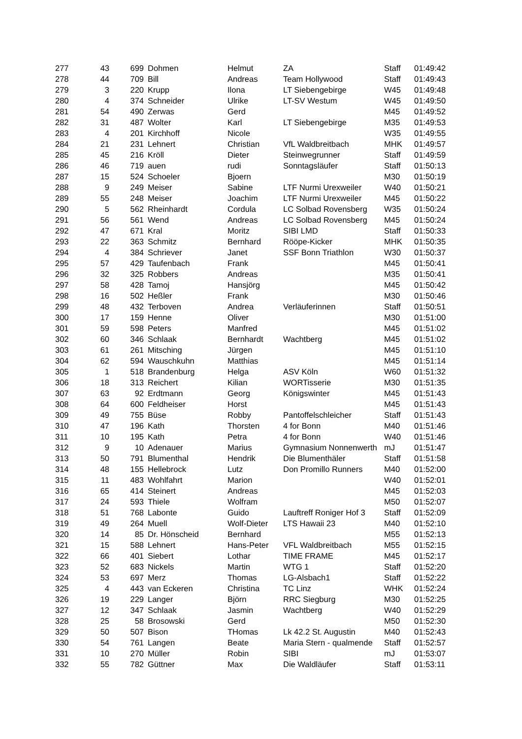| 277 | 43 | 699 | Dohmen | Helmut | ZA | Staff | 01:49:42 |
| 278 | 44 | 709 | Bill | Andreas | Team Hollywood | Staff | 01:49:43 |
| 279 | 3 | 220 | Krupp | Ilona | LT Siebengebirge | W45 | 01:49:48 |
| 280 | 4 | 374 | Schneider | Ulrike | LT-SV Westum | W45 | 01:49:50 |
| 281 | 54 | 490 | Zerwas | Gerd | | M45 | 01:49:52 |
| 282 | 31 | 487 | Wolter | Karl | LT Siebengebirge | M35 | 01:49:53 |
| 283 | 4 | 201 | Kirchhoff | Nicole | | W35 | 01:49:55 |
| 284 | 21 | 231 | Lehnert | Christian | VfL Waldbreitbach | MHK | 01:49:57 |
| 285 | 45 | 216 | Kröll | Dieter | Steinwegrunner | Staff | 01:49:59 |
| 286 | 46 | 719 | auen | rudi | Sonntagsläufer | Staff | 01:50:13 |
| 287 | 15 | 524 | Schoeler | Bjoern | | M30 | 01:50:19 |
| 288 | 9 | 249 | Meiser | Sabine | LTF Nurmi Urexweiler | W40 | 01:50:21 |
| 289 | 55 | 248 | Meiser | Joachim | LTF Nurmi Urexweiler | M45 | 01:50:22 |
| 290 | 5 | 562 | Rheinhardt | Cordula | LC Solbad Rovensberg | W35 | 01:50:24 |
| 291 | 56 | 561 | Wend | Andreas | LC Solbad Rovensberg | M45 | 01:50:24 |
| 292 | 47 | 671 | Kral | Moritz | SIBI LMD | Staff | 01:50:33 |
| 293 | 22 | 363 | Schmitz | Bernhard | Rööpe-Kicker | MHK | 01:50:35 |
| 294 | 4 | 384 | Schriever | Janet | SSF Bonn Triathlon | W30 | 01:50:37 |
| 295 | 57 | 429 | Taufenbach | Frank | | M45 | 01:50:41 |
| 296 | 32 | 325 | Robbers | Andreas | | M35 | 01:50:41 |
| 297 | 58 | 428 | Tamoj | Hansjörg | | M45 | 01:50:42 |
| 298 | 16 | 502 | Heßler | Frank | | M30 | 01:50:46 |
| 299 | 48 | 432 | Terboven | Andrea | Verläuferinnen | Staff | 01:50:51 |
| 300 | 17 | 159 | Henne | Oliver | | M30 | 01:51:00 |
| 301 | 59 | 598 | Peters | Manfred | | M45 | 01:51:02 |
| 302 | 60 | 346 | Schlaak | Bernhardt | Wachtberg | M45 | 01:51:02 |
| 303 | 61 | 261 | Mitsching | Jürgen | | M45 | 01:51:10 |
| 304 | 62 | 594 | Wauschkuhn | Matthias | | M45 | 01:51:14 |
| 305 | 1 | 518 | Brandenburg | Helga | ASV Köln | W60 | 01:51:32 |
| 306 | 18 | 313 | Reichert | Kilian | WORTisserie | M30 | 01:51:35 |
| 307 | 63 | 92 | Erdtmann | Georg | Königswinter | M45 | 01:51:43 |
| 308 | 64 | 600 | Feldheiser | Horst | | M45 | 01:51:43 |
| 309 | 49 | 755 | Büse | Robby | Pantoffelschleicher | Staff | 01:51:43 |
| 310 | 47 | 196 | Kath | Thorsten | 4 for Bonn | M40 | 01:51:46 |
| 311 | 10 | 195 | Kath | Petra | 4 for Bonn | W40 | 01:51:46 |
| 312 | 9 | 10 | Adenauer | Marius | Gymnasium Nonnenwerth | mJ | 01:51:47 |
| 313 | 50 | 791 | Blumenthal | Hendrik | Die Blumenthäler | Staff | 01:51:58 |
| 314 | 48 | 155 | Hellebrock | Lutz | Don Promillo Runners | M40 | 01:52:00 |
| 315 | 11 | 483 | Wohlfahrt | Marion | | W40 | 01:52:01 |
| 316 | 65 | 414 | Steinert | Andreas | | M45 | 01:52:03 |
| 317 | 24 | 593 | Thiele | Wolfram | | M50 | 01:52:07 |
| 318 | 51 | 768 | Labonte | Guido | Lauftreff Roniger Hof 3 | Staff | 01:52:09 |
| 319 | 49 | 264 | Muell | Wolf-Dieter | LTS Hawaii 23 | M40 | 01:52:10 |
| 320 | 14 | 85 | Dr. Hönscheid | Bernhard | | M55 | 01:52:13 |
| 321 | 15 | 588 | Lehnert | Hans-Peter | VFL Waldbreitbach | M55 | 01:52:15 |
| 322 | 66 | 401 | Siebert | Lothar | TIME FRAME | M45 | 01:52:17 |
| 323 | 52 | 683 | Nickels | Martin | WTG 1 | Staff | 01:52:20 |
| 324 | 53 | 697 | Merz | Thomas | LG-Alsbach1 | Staff | 01:52:22 |
| 325 | 4 | 443 | van Eckeren | Christina | TC Linz | WHK | 01:52:24 |
| 326 | 19 | 229 | Langer | Björn | RRC Siegburg | M30 | 01:52:25 |
| 327 | 12 | 347 | Schlaak | Jasmin | Wachtberg | W40 | 01:52:29 |
| 328 | 25 | 58 | Brosowski | Gerd | | M50 | 01:52:30 |
| 329 | 50 | 507 | Bison | THomas | Lk 42.2 St. Augustin | M40 | 01:52:43 |
| 330 | 54 | 761 | Langen | Beate | Maria Stern - qualmende | Staff | 01:52:57 |
| 331 | 10 | 270 | Müller | Robin | SIBI | mJ | 01:53:07 |
| 332 | 55 | 782 | Güttner | Max | Die Waldläufer | Staff | 01:53:11 |